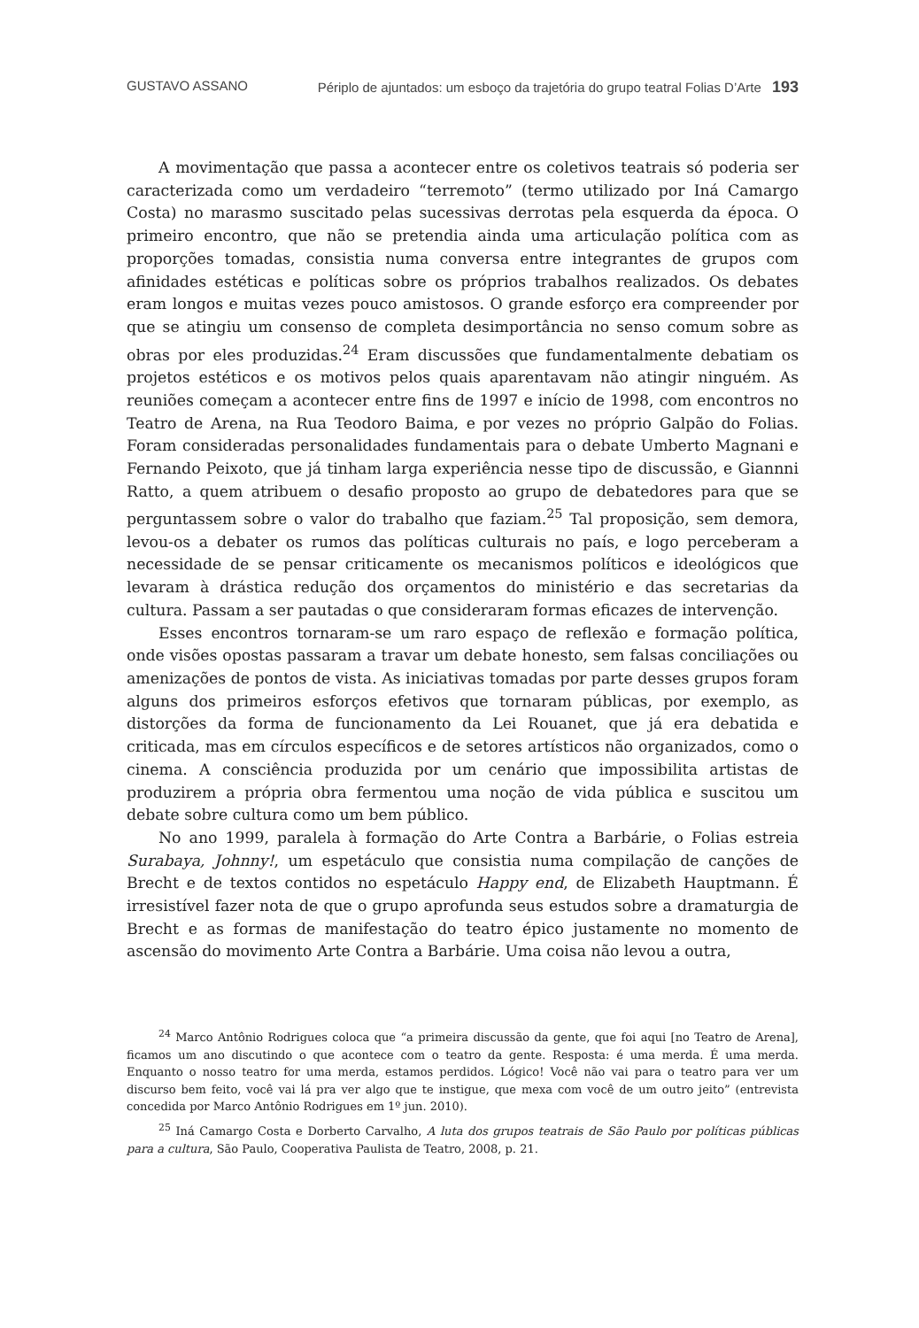GUSTAVO ASSANO Périplo de ajuntados: um esboço da trajetória do grupo teatral Folias D’Arte 193
A movimentação que passa a acontecer entre os coletivos teatrais só poderia ser caracterizada como um verdadeiro “terremoto” (termo utilizado por Iná Camargo Costa) no marasmo suscitado pelas sucessivas derrotas pela esquerda da época. O primeiro encontro, que não se pretendia ainda uma articulação política com as proporções tomadas, consistia numa conversa entre integrantes de grupos com afinidades estéticas e políticas sobre os próprios trabalhos realizados. Os debates eram longos e muitas vezes pouco amistosos. O grande esforço era compreender por que se atingiu um consenso de completa desimportância no senso comum sobre as obras por eles produzidas.<sup>24</sup> Eram discussões que fundamentalmente debatiam os projetos estéticos e os motivos pelos quais aparentavam não atingir ninguém. As reuniões começam a acontecer entre fins de 1997 e início de 1998, com encontros no Teatro de Arena, na Rua Teodoro Baima, e por vezes no próprio Galpão do Folias. Foram consideradas personalidades fundamentais para o debate Umberto Magnani e Fernando Peixoto, que já tinham larga experiência nesse tipo de discussão, e Giannni Ratto, a quem atribuem o desafio proposto ao grupo de debatedores para que se perguntassem sobre o valor do trabalho que faziam.<sup>25</sup> Tal proposição, sem demora, levou-os a debater os rumos das políticas culturais no país, e logo perceberam a necessidade de se pensar criticamente os mecanismos políticos e ideológicos que levaram à drástica redução dos orçamentos do ministério e das secretarias da cultura. Passam a ser pautadas o que consideraram formas eficazes de intervenção.
Esses encontros tornaram-se um raro espaço de reflexão e formação política, onde visões opostas passaram a travar um debate honesto, sem falsas conciliações ou amenizações de pontos de vista. As iniciativas tomadas por parte desses grupos foram alguns dos primeiros esforços efetivos que tornaram públicas, por exemplo, as distorções da forma de funcionamento da Lei Rouanet, que já era debatida e criticada, mas em círculos específicos e de setores artísticos não organizados, como o cinema. A consciência produzida por um cenário que impossibilita artistas de produzirem a própria obra fermentou uma noção de vida pública e suscitou um debate sobre cultura como um bem público.
No ano 1999, paralela à formação do Arte Contra a Barbárie, o Folias estreia Surabaya, Johnny!, um espetáculo que consistia numa compilação de canções de Brecht e de textos contidos no espetáculo Happy end, de Elizabeth Hauptmann. É irresistível fazer nota de que o grupo aprofunda seus estudos sobre a dramaturgia de Brecht e as formas de manifestação do teatro épico justamente no momento de ascensão do movimento Arte Contra a Barbárie. Uma coisa não levou a outra,
<sup>24</sup> Marco Antônio Rodrigues coloca que “a primeira discussão da gente, que foi aqui [no Teatro de Arena], ficamos um ano discutindo o que acontece com o teatro da gente. Resposta: é uma merda. É uma merda. Enquanto o nosso teatro for uma merda, estamos perdidos. Lógico! Você não vai para o teatro para ver um discurso bem feito, você vai lá pra ver algo que te instigue, que mexa com você de um outro jeito” (entrevista concedida por Marco Antônio Rodrigues em 1º jun. 2010).
<sup>25</sup> Iná Camargo Costa e Dorberto Carvalho, A luta dos grupos teatrais de São Paulo por políticas públicas para a cultura, São Paulo, Cooperativa Paulista de Teatro, 2008, p. 21.